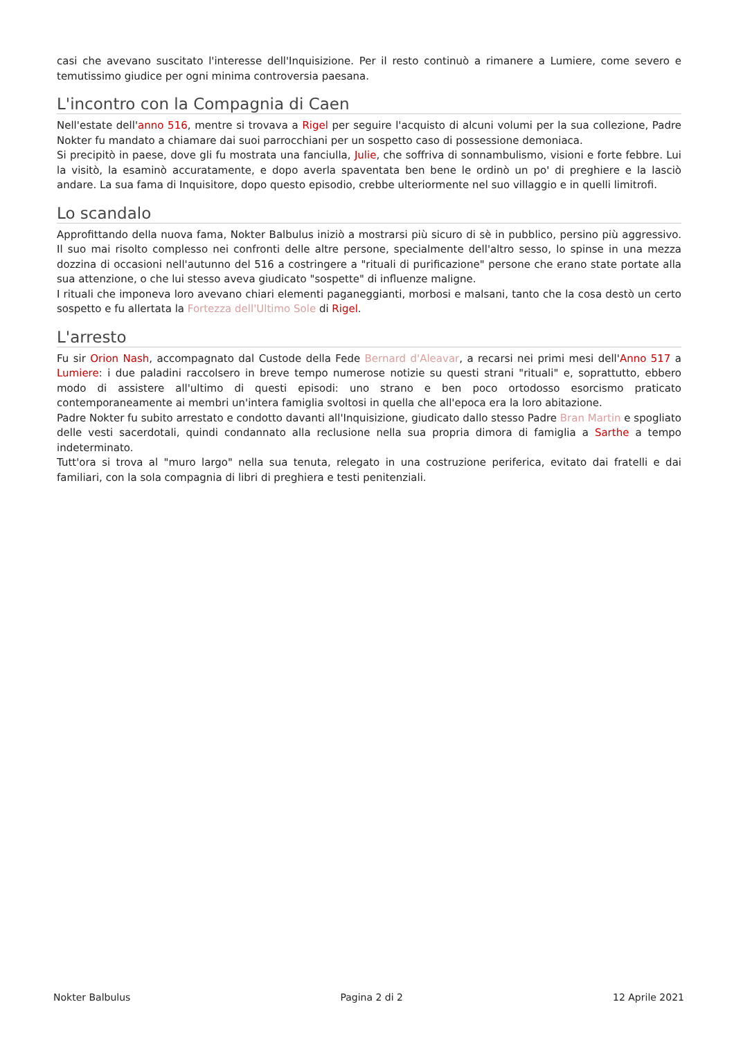casi che avevano suscitato l'interesse dell'Inquisizione. Per il resto continuò a rimanere a Lumiere, come severo e temutissimo giudice per ogni minima controversia paesana.
L'incontro con la Compagnia di Caen
Nell'estate dell'anno 516, mentre si trovava a Rigel per seguire l'acquisto di alcuni volumi per la sua collezione, Padre Nokter fu mandato a chiamare dai suoi parrocchiani per un sospetto caso di possessione demoniaca.
Si precipitò in paese, dove gli fu mostrata una fanciulla, Julie, che soffriva di sonnambulismo, visioni e forte febbre. Lui la visitò, la esaminò accuratamente, e dopo averla spaventata ben bene le ordinò un po' di preghiere e la lasciò andare. La sua fama di Inquisitore, dopo questo episodio, crebbe ulteriormente nel suo villaggio e in quelli limitrofi.
Lo scandalo
Approfittando della nuova fama, Nokter Balbulus iniziò a mostrarsi più sicuro di sè in pubblico, persino più aggressivo. Il suo mai risolto complesso nei confronti delle altre persone, specialmente dell'altro sesso, lo spinse in una mezza dozzina di occasioni nell'autunno del 516 a costringere a "rituali di purificazione" persone che erano state portate alla sua attenzione, o che lui stesso aveva giudicato "sospette" di influenze maligne.
I rituali che imponeva loro avevano chiari elementi paganeggianti, morbosi e malsani, tanto che la cosa destò un certo sospetto e fu allertata la Fortezza dell'Ultimo Sole di Rigel.
L'arresto
Fu sir Orion Nash, accompagnato dal Custode della Fede Bernard d'Aleavar, a recarsi nei primi mesi dell'Anno 517 a Lumiere: i due paladini raccolsero in breve tempo numerose notizie su questi strani "rituali" e, soprattutto, ebbero modo di assistere all'ultimo di questi episodi: uno strano e ben poco ortodosso esorcismo praticato contemporaneamente ai membri un'intera famiglia svoltosi in quella che all'epoca era la loro abitazione.
Padre Nokter fu subito arrestato e condotto davanti all'Inquisizione, giudicato dallo stesso Padre Bran Martin e spogliato delle vesti sacerdotali, quindi condannato alla reclusione nella sua propria dimora di famiglia a Sarthe a tempo indeterminato.
Tutt'ora si trova al "muro largo" nella sua tenuta, relegato in una costruzione periferica, evitato dai fratelli e dai familiari, con la sola compagnia di libri di preghiera e testi penitenziali.
Nokter Balbulus Pagina 2 di 2 12 Aprile 2021